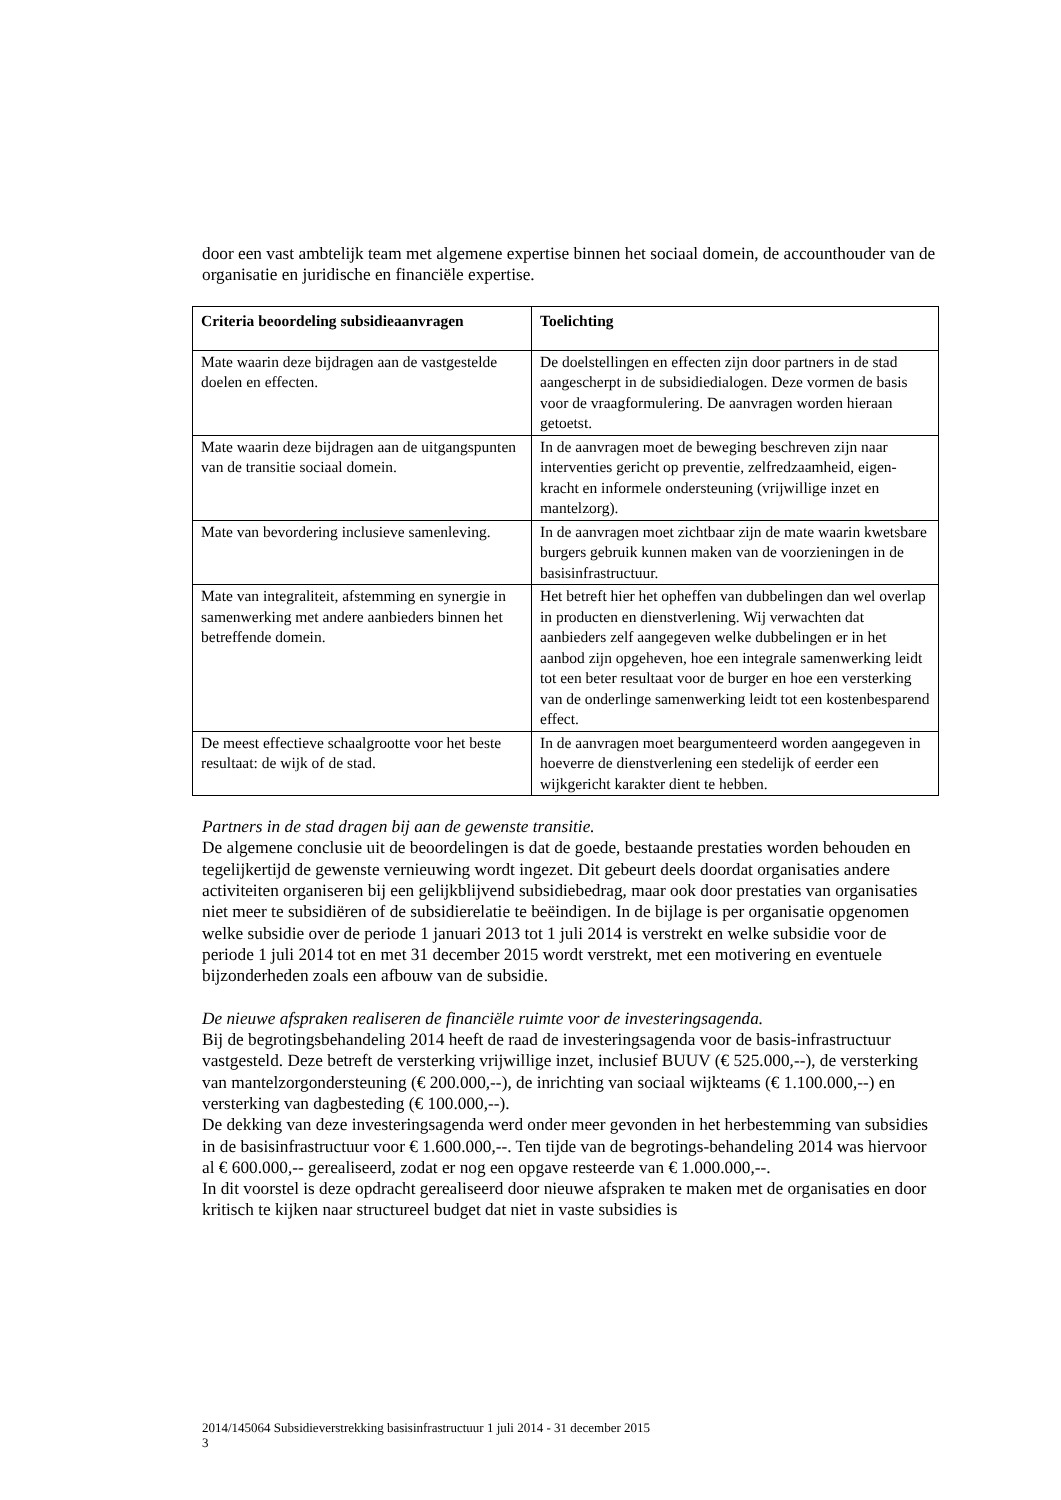door een vast ambtelijk team met algemene expertise binnen het sociaal domein, de accounthouder van de organisatie en juridische en financiële expertise.
| Criteria beoordeling subsidieaanvragen | Toelichting |
| --- | --- |
| Mate waarin deze bijdragen aan de vastgestelde doelen en effecten. | De doelstellingen en effecten zijn door partners in de stad aangescherpt in de subsidiedialogen. Deze vormen de basis voor de vraagformulering. De aanvragen worden hieraan getoetst. |
| Mate waarin deze bijdragen aan de uitgangspunten van de transitie sociaal domein. | In de aanvragen moet de beweging beschreven zijn naar interventies gericht op preventie, zelfredzaamheid, eigen-kracht en informele ondersteuning (vrijwillige inzet en mantelzorg). |
| Mate van bevordering inclusieve samenleving. | In de aanvragen moet zichtbaar zijn de mate waarin kwetsbare burgers gebruik kunnen maken van de voorzieningen in de basisinfrastructuur. |
| Mate van integraliteit, afstemming en synergie in samenwerking met andere aanbieders binnen het betreffende domein. | Het betreft hier het opheffen van dubbelingen dan wel overlap in producten en dienstverlening. Wij verwachten dat aanbieders zelf aangegeven welke dubbelingen er in het aanbod zijn opgeheven, hoe een integrale samenwerking leidt tot een beter resultaat voor de burger en hoe een versterking van de onderlinge samenwerking leidt tot een kostenbesparend effect. |
| De meest effectieve schaalgrootte voor het beste resultaat: de wijk of de stad. | In de aanvragen moet beargumenteerd worden aangegeven in hoeverre de dienstverlening een stedelijk of eerder een wijkgericht karakter dient te hebben. |
Partners in de stad dragen bij aan de gewenste transitie.
De algemene conclusie uit de beoordelingen is dat de goede, bestaande prestaties worden behouden en tegelijkertijd de gewenste vernieuwing wordt ingezet. Dit gebeurt deels doordat organisaties andere activiteiten organiseren bij een gelijkblijvend subsidiebedrag, maar ook door prestaties van organisaties niet meer te subsidiëren of de subsidierelatie te beëindigen. In de bijlage is per organisatie opgenomen welke subsidie over de periode 1 januari 2013 tot 1 juli 2014 is verstrekt en welke subsidie voor de periode 1 juli 2014 tot en met 31 december 2015 wordt verstrekt, met een motivering en eventuele bijzonderheden zoals een afbouw van de subsidie.
De nieuwe afspraken realiseren de financiële ruimte voor de investeringsagenda.
Bij de begrotingsbehandeling 2014 heeft de raad de investeringsagenda voor de basis-infrastructuur vastgesteld. Deze betreft de versterking vrijwillige inzet, inclusief BUUV (€ 525.000,--), de versterking van mantelzorgondersteuning (€ 200.000,--), de inrichting van sociaal wijkteams (€ 1.100.000,--) en versterking van dagbesteding (€ 100.000,--).
De dekking van deze investeringsagenda werd onder meer gevonden in het herbestemming van subsidies in de basisinfrastructuur voor € 1.600.000,--. Ten tijde van de begrotings-behandeling 2014 was hiervoor al € 600.000,-- gerealiseerd, zodat er nog een opgave resteerde van € 1.000.000,--.
In dit voorstel is deze opdracht gerealiseerd door nieuwe afspraken te maken met de organisaties en door kritisch te kijken naar structureel budget dat niet in vaste subsidies is
2014/145064 Subsidieverstrekking basisinfrastructuur 1 juli 2014 - 31 december 2015
3